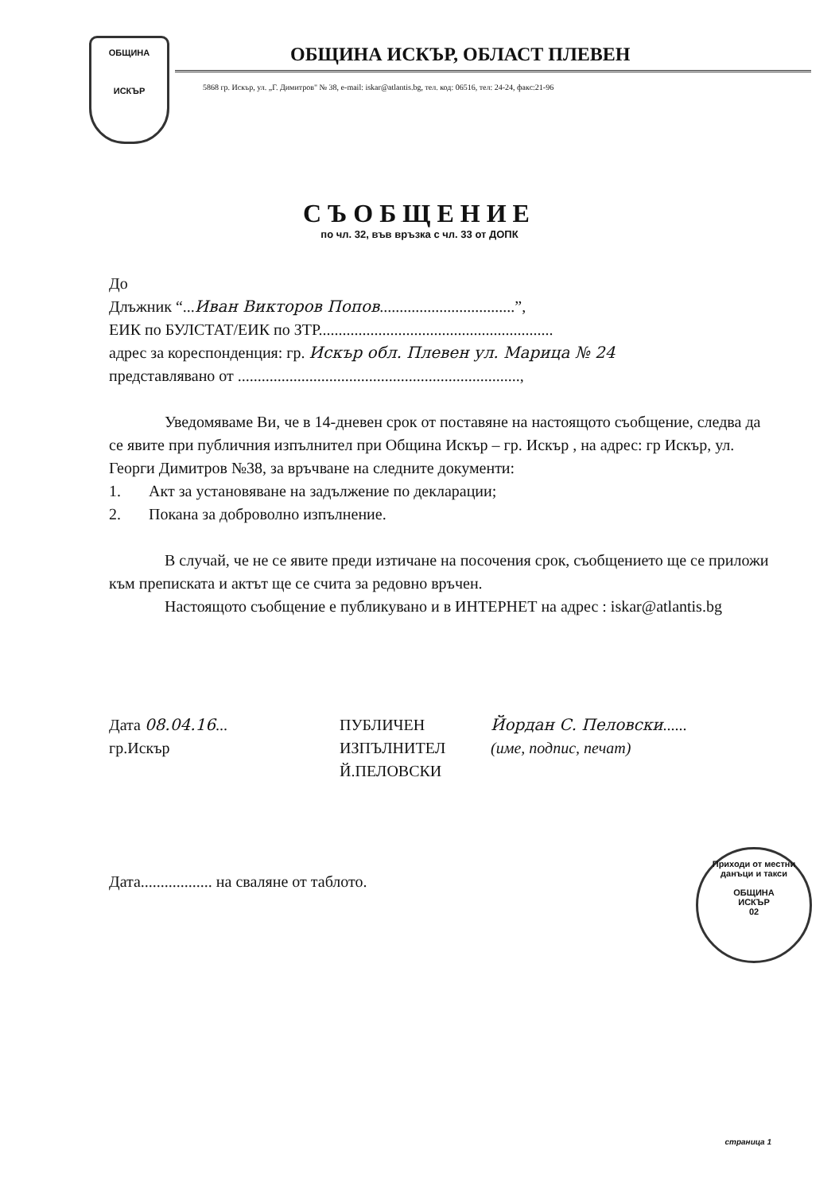ОБЩИНА
ИСКЪР
ОБЩИНА ИСКЪР, ОБЛАСТ ПЛЕВЕН
5868 гр. Искър, ул. „Г. Димитров" № 38, e-mail: iskar@atlantis.bg, тел. код: 06516, тел: 24-24, факс:21-96
СЪОБЩЕНИЕ
по чл. 32, във връзка с чл. 33 от ДОПК
До
Длъжник “...Иван Викторов Попов..................................”,
ЕИК по БУЛСТАТ/ЕИК по ЗТР...........................................................
адрес за кореспонденция: гр. Искър обл. Плевен ул. Марица № 24
представлявано от .......................................................................,
Уведомяваме Ви, че в 14-дневен срок от поставяне на настоящото съобщение, следва да се явите при публичния изпълнител при Община Искър – гр. Искър , на адрес: гр Искър, ул. Георги Димитров №38, за връчване на следните документи:
1. Акт за установяване на задължение по декларации;
2. Покана за доброволно изпълнение.
В случай, че не се явите преди изтичане на посочения срок, съобщението ще се приложи към преписката и актът ще се счита за редовно връчен.
Настоящото съобщение е публикувано и в ИНТЕРНЕТ на адрес : iskar@atlantis.bg
Дата 08.04.16...
гр.Искър
ПУБЛИЧЕН
ИЗПЪЛНИТЕЛ
Й.ПЕЛОВСКИ
Йордан С. Пеловски......
(име, подпис, печат)
Дата.................. на сваляне от таблото.
Приходи от местни данъци и такси
ОБЩИНА
ИСКЪР
02
страница 1